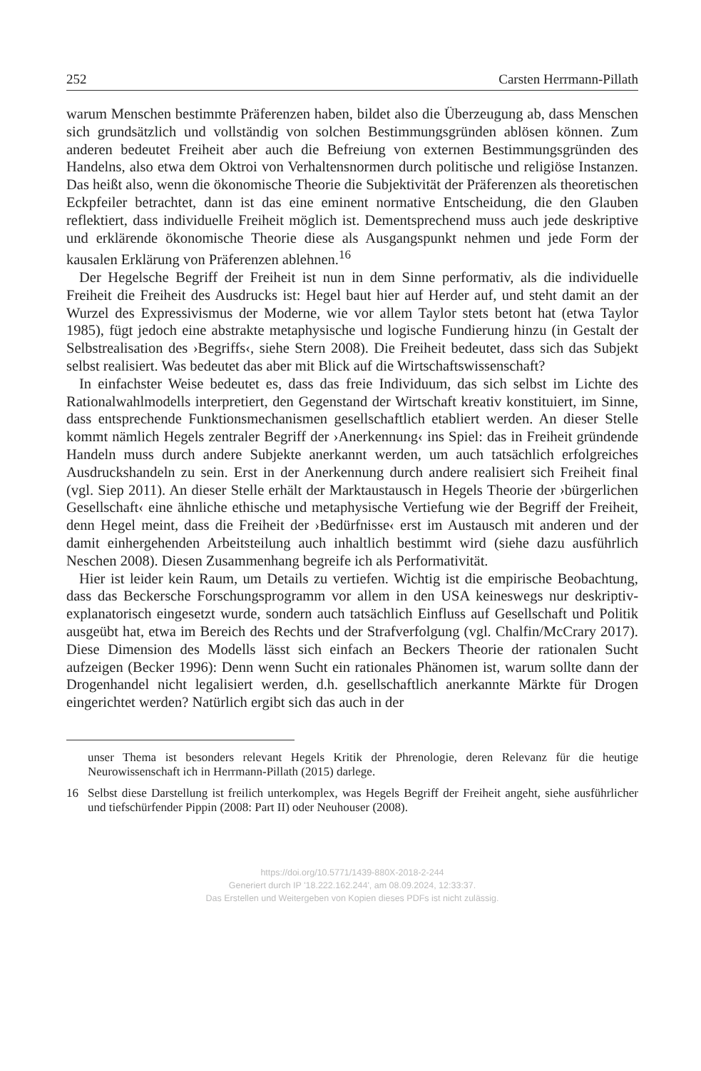252 Carsten Herrmann-Pillath
warum Menschen bestimmte Präferenzen haben, bildet also die Überzeugung ab, dass Menschen sich grundsätzlich und vollständig von solchen Bestimmungsgründen ablösen können. Zum anderen bedeutet Freiheit aber auch die Befreiung von externen Bestimmungsgründen des Handelns, also etwa dem Oktroi von Verhaltensnormen durch politische und religiöse Instanzen. Das heißt also, wenn die ökonomische Theorie die Subjektivität der Präferenzen als theoretischen Eckpfeiler betrachtet, dann ist das eine eminent normative Entscheidung, die den Glauben reflektiert, dass individuelle Freiheit möglich ist. Dementsprechend muss auch jede deskriptive und erklärende ökonomische Theorie diese als Ausgangspunkt nehmen und jede Form der kausalen Erklärung von Präferenzen ablehnen.<sup>16</sup>
Der Hegelsche Begriff der Freiheit ist nun in dem Sinne performativ, als die individuelle Freiheit die Freiheit des Ausdrucks ist: Hegel baut hier auf Herder auf, und steht damit an der Wurzel des Expressivismus der Moderne, wie vor allem Taylor stets betont hat (etwa Taylor 1985), fügt jedoch eine abstrakte metaphysische und logische Fundierung hinzu (in Gestalt der Selbstrealisation des ›Begriffs‹, siehe Stern 2008). Die Freiheit bedeutet, dass sich das Subjekt selbst realisiert. Was bedeutet das aber mit Blick auf die Wirtschaftswissenschaft?
In einfachster Weise bedeutet es, dass das freie Individuum, das sich selbst im Lichte des Rationalwahlmodells interpretiert, den Gegenstand der Wirtschaft kreativ konstituiert, im Sinne, dass entsprechende Funktionsmechanismen gesellschaftlich etabliert werden. An dieser Stelle kommt nämlich Hegels zentraler Begriff der ›Anerkennung‹ ins Spiel: das in Freiheit gründende Handeln muss durch andere Subjekte anerkannt werden, um auch tatsächlich erfolgreiches Ausdruckshandeln zu sein. Erst in der Anerkennung durch andere realisiert sich Freiheit final (vgl. Siep 2011). An dieser Stelle erhält der Marktaustausch in Hegels Theorie der ›bürgerlichen Gesellschaft‹ eine ähnliche ethische und metaphysische Vertiefung wie der Begriff der Freiheit, denn Hegel meint, dass die Freiheit der ›Bedürfnisse‹ erst im Austausch mit anderen und der damit einhergehenden Arbeitsteilung auch inhaltlich bestimmt wird (siehe dazu ausführlich Neschen 2008). Diesen Zusammenhang begreife ich als Performativität.
Hier ist leider kein Raum, um Details zu vertiefen. Wichtig ist die empirische Beobachtung, dass das Beckersche Forschungsprogramm vor allem in den USA keineswegs nur deskriptiv-explanatorisch eingesetzt wurde, sondern auch tatsächlich Einfluss auf Gesellschaft und Politik ausgeübt hat, etwa im Bereich des Rechts und der Strafverfolgung (vgl. Chalfin/McCrary 2017). Diese Dimension des Modells lässt sich einfach an Beckers Theorie der rationalen Sucht aufzeigen (Becker 1996): Denn wenn Sucht ein rationales Phänomen ist, warum sollte dann der Drogenhandel nicht legalisiert werden, d.h. gesellschaftlich anerkannte Märkte für Drogen eingerichtet werden? Natürlich ergibt sich das auch in der
unser Thema ist besonders relevant Hegels Kritik der Phrenologie, deren Relevanz für die heutige Neurowissenschaft ich in Herrmann-Pillath (2015) darlege.
16 Selbst diese Darstellung ist freilich unterkomplex, was Hegels Begriff der Freiheit angeht, siehe ausführlicher und tiefschürfender Pippin (2008: Part II) oder Neuhouser (2008).
https://doi.org/10.5771/1439-880X-2018-2-244
Generiert durch IP '18.222.162.244', am 08.09.2024, 12:33:37.
Das Erstellen und Weitergeben von Kopien dieses PDFs ist nicht zulässig.